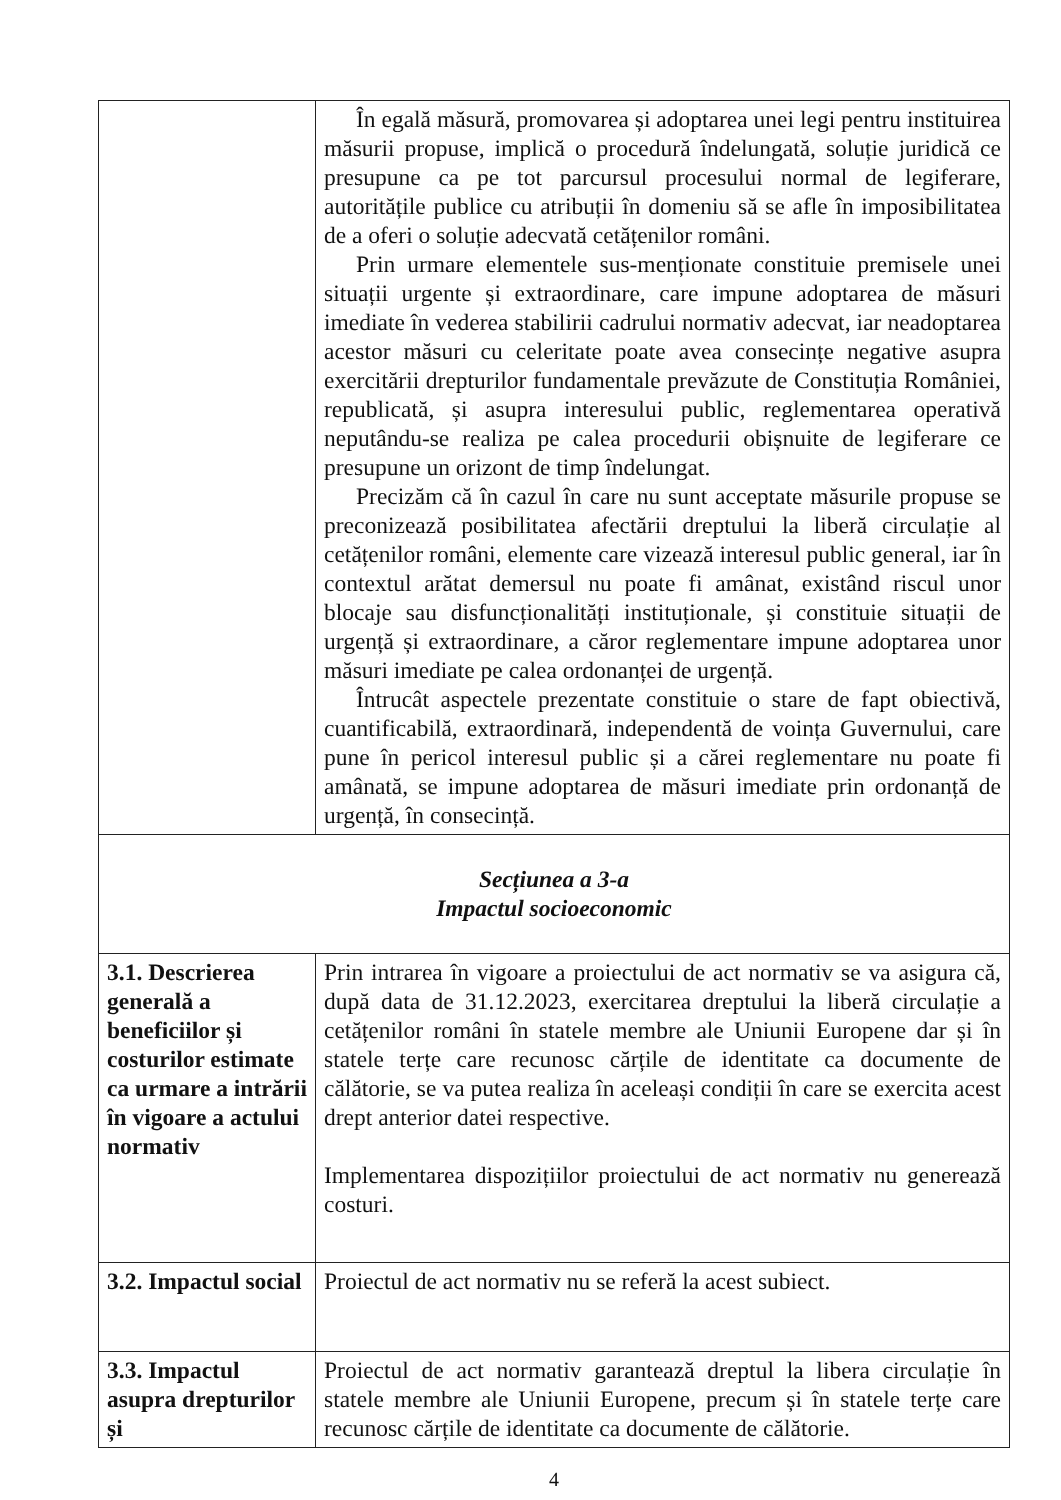| | În egală măsură, promovarea și adoptarea unei legi pentru instituirea măsurii propuse, implică o procedură îndelungată, soluție juridică ce presupune ca pe tot parcursul procesului normal de legiferare, autoritățile publice cu atribuții în domeniu să se afle în imposibilitatea de a oferi o soluție adecvată cetățenilor români. Prin urmare elementele sus-menționate constituie premisele unei situații urgente și extraordinare, care impune adoptarea de măsuri imediate în vederea stabilirii cadrului normativ adecvat, iar neadoptarea acestor măsuri cu celeritate poate avea consecințe negative asupra exercitării drepturilor fundamentale prevăzute de Constituția României, republicată, și asupra interesului public, reglementarea operativă neputându-se realiza pe calea procedurii obișnuite de legiferare ce presupune un orizont de timp îndelungat. Precizăm că în cazul în care nu sunt acceptate măsurile propuse se preconizează posibilitatea afectării dreptului la liberă circulație al cetățenilor români, elemente care vizează interesul public general, iar în contextul arătat demersul nu poate fi amânat, existând riscul unor blocaje sau disfuncționalități instituționale, și constituie situații de urgență și extraordinare, a căror reglementare impune adoptarea unor măsuri imediate pe calea ordonanței de urgență. Întrucât aspectele prezentate constituie o stare de fapt obiectivă, cuantificabilă, extraordinară, independentă de voința Guvernului, care pune în pericol interesul public și a cărei reglementare nu poate fi amânată, se impune adoptarea de măsuri imediate prin ordonanță de urgență, în consecință. |
| Secțiunea a 3-a Impactul socioeconomic | |
| 3.1. Descrierea generală a beneficiilor și costurilor estimate ca urmare a intrării în vigoare a actului normativ | Prin intrarea în vigoare a proiectului de act normativ se va asigura că, după data de 31.12.2023, exercitarea dreptului la liberă circulație a cetățenilor români în statele membre ale Uniunii Europene dar și în statele terțe care recunosc cărțile de identitate ca documente de călătorie, se va putea realiza în aceleași condiții în care se exercita acest drept anterior datei respective. Implementarea dispozițiilor proiectului de act normativ nu generează costuri. |
| 3.2. Impactul social | Proiectul de act normativ nu se referă la acest subiect. |
| 3.3. Impactul asupra drepturilor și | Proiectul de act normativ garantează dreptul la libera circulație în statele membre ale Uniunii Europene, precum și în statele terțe care recunosc cărțile de identitate ca documente de călătorie. |
4